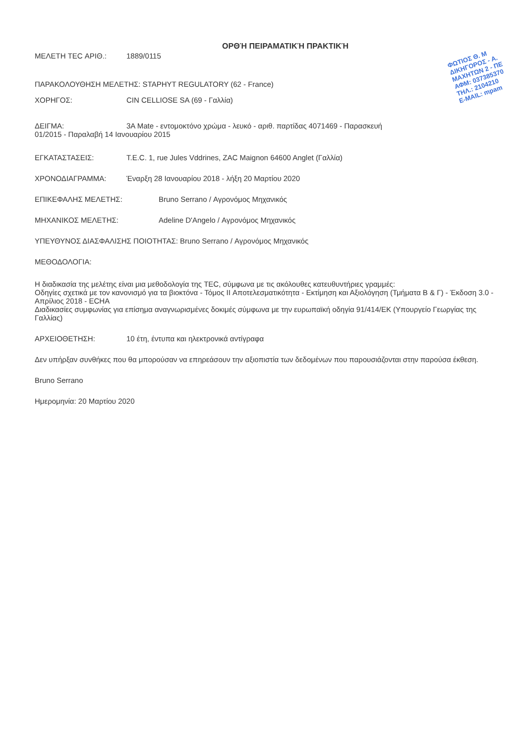ΦΩΤΙΟΣ Θ. Μ
ΔΙΚΗΓΟΡΟΣ - Α.
ΜΑΧΗΤΩΝ 2 - ΠΕ
ΑΦΜ: 037385370
ΤΗΛ.: 2104210
E-MAIL: mpam
ΟΡΘΉ ΠΕΙΡΑΜΑΤΙΚΉ ΠΡΑΚΤΙΚΉ
ΜΕΛΕΤΗ TEC ΑΡΙΘ.: 1889/0115
ΠΑΡΑΚΟΛΟΥΘΗΣΗ ΜΕΛΕΤΗΣ: STAPHYT REGULATORY (62 - France)
ΧΟΡΗΓΟΣ: CIN CELLIOSE SA (69 - Γαλλία)
ΔΕΙΓΜΑ: 3A Mate - εντομοκτόνο χρώμα - λευκό - αριθ. παρτίδας 4071469 - Παρασκευή
01/2015 - Παραλαβή 14 Ιανουαρίου 2015
ΕΓΚΑΤΑΣΤΑΣΕΙΣ: T.E.C. 1, rue Jules Vddrines, ZAC Maignon 64600 Anglet (Γαλλία)
ΧΡΟΝΟΔΙΑΓΡΑΜΜΑ: Έναρξη 28 Ιανουαρίου 2018 - λήξη 20 Μαρτίου 2020
ΕΠΙΚΕΦΑΛΗΣ ΜΕΛΕΤΗΣ: Bruno Serrano / Αγρονόμος Μηχανικός
ΜΗΧΑΝΙΚΟΣ ΜΕΛΕΤΗΣ: Adeline D'Angelo / Αγρονόμος Μηχανικός
ΥΠΕΥΘΥΝΟΣ ΔΙΑΣΦΑΛΙΣΗΣ ΠΟΙΟΤΗΤΑΣ: Bruno Serrano / Αγρονόμος Μηχανικός
ΜΕΘΟΔΟΛΟΓΙΑ:
Η διαδικασία της μελέτης είναι μια μεθοδολογία της TEC, σύμφωνα με τις ακόλουθες κατευθυντήριες γραμμές:
Οδηγίες σχετικά με τον κανονισμό για τα βιοκτόνα - Τόμος II Αποτελεσματικότητα - Εκτίμηση και Αξιολόγηση (Τμήματα Β & Γ) - Έκδοση 3.0 - Απρίλιος 2018 - ECHA
Διαδικασίες συμφωνίας για επίσημα αναγνωρισμένες δοκιμές σύμφωνα με την ευρωπαϊκή οδηγία 91/414/ΕΚ (Υπουργείο Γεωργίας της Γαλλίας)
ΑΡΧΕΙΟΘΕΤΗΣΗ: 10 έτη, έντυπα και ηλεκτρονικά αντίγραφα
Δεν υπήρξαν συνθήκες που θα μπορούσαν να επηρεάσουν την αξιοπιστία των δεδομένων που παρουσιάζονται στην παρούσα έκθεση.
Bruno Serrano
Ημερομηνία: 20 Μαρτίου 2020